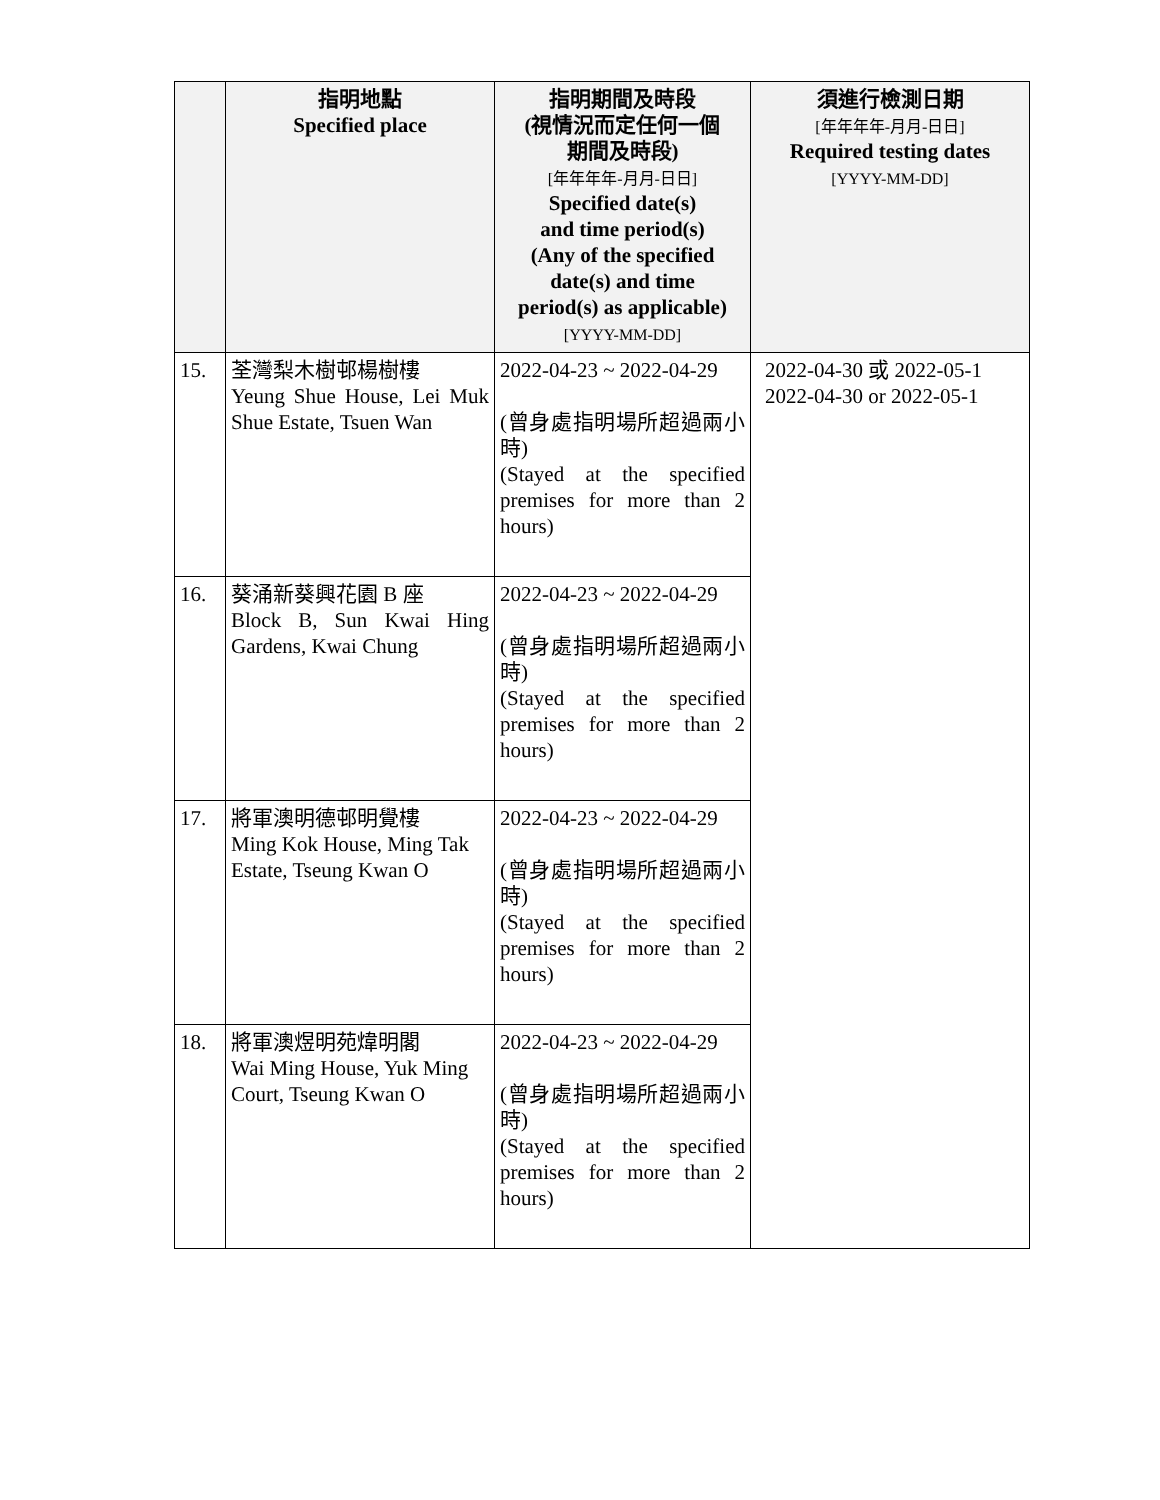| | 指明地點 Specified place | 指明期間及時段 (視情況而定任何一個 期間及時段) [年年年年-月月-日日] Specified date(s) and time period(s) (Any of the specified date(s) and time period(s) as applicable) [YYYY-MM-DD] | 須進行檢測日期 [年年年年-月月-日日] Required testing dates [YYYY-MM-DD] |
| --- | --- | --- | --- |
| 15. | 荃灣梨木樹邨楊樹樓 Yeung Shue House, Lei Muk Shue Estate, Tsuen Wan | 2022-04-23 ~ 2022-04-29 (曾身處指明場所超過兩小時) (Stayed at the specified premises for more than 2 hours) | 2022-04-30 或 2022-05-1 2022-04-30 or 2022-05-1 |
| 16. | 葵涌新葵興花園 B 座 Block B, Sun Kwai Hing Gardens, Kwai Chung | 2022-04-23 ~ 2022-04-29 (曾身處指明場所超過兩小時) (Stayed at the specified premises for more than 2 hours) | |
| 17. | 將軍澳明德邨明覺樓 Ming Kok House, Ming Tak Estate, Tseung Kwan O | 2022-04-23 ~ 2022-04-29 (曾身處指明場所超過兩小時) (Stayed at the specified premises for more than 2 hours) | |
| 18. | 將軍澳煜明苑煒明閣 Wai Ming House, Yuk Ming Court, Tseung Kwan O | 2022-04-23 ~ 2022-04-29 (曾身處指明場所超過兩小時) (Stayed at the specified premises for more than 2 hours) | |